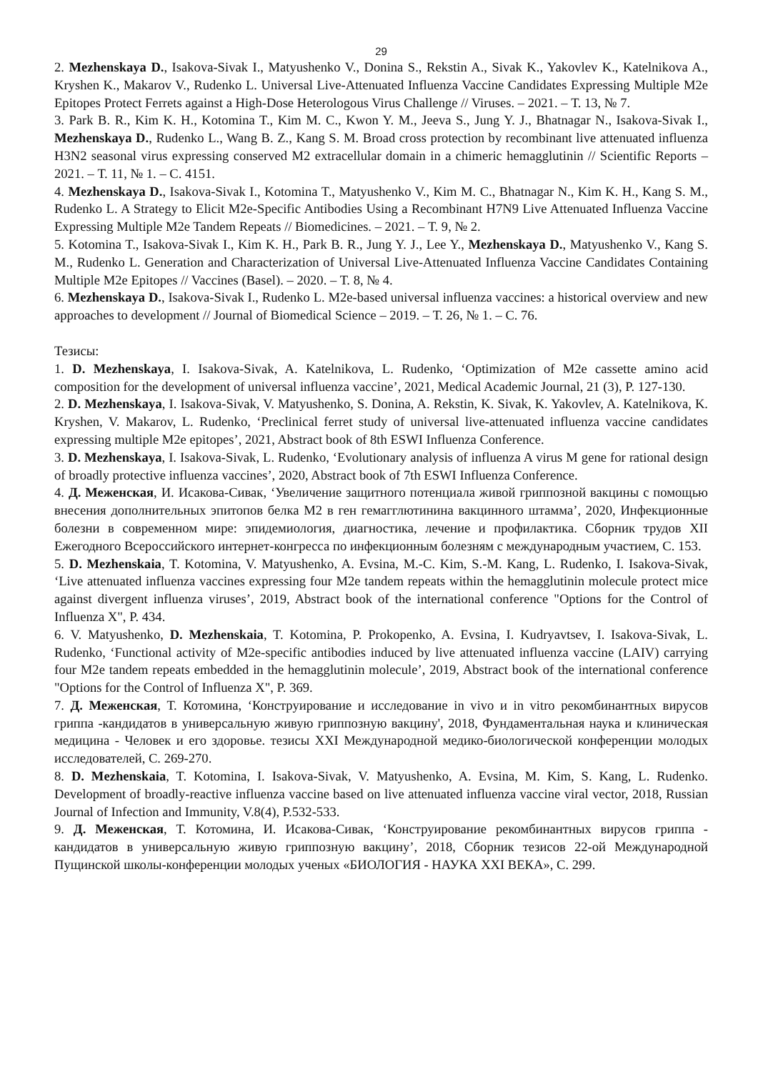29
2. Mezhenskaya D., Isakova-Sivak I., Matyushenko V., Donina S., Rekstin A., Sivak K., Yakovlev K., Katelnikova A., Kryshen K., Makarov V., Rudenko L. Universal Live-Attenuated Influenza Vaccine Candidates Expressing Multiple M2e Epitopes Protect Ferrets against a High-Dose Heterologous Virus Challenge // Viruses. – 2021. – Т. 13, № 7.
3. Park B. R., Kim K. H., Kotomina T., Kim M. C., Kwon Y. M., Jeeva S., Jung Y. J., Bhatnagar N., Isakova-Sivak I., Mezhenskaya D., Rudenko L., Wang B. Z., Kang S. M. Broad cross protection by recombinant live attenuated influenza H3N2 seasonal virus expressing conserved M2 extracellular domain in a chimeric hemagglutinin // Scientific Reports – 2021. – Т. 11, № 1. – С. 4151.
4. Mezhenskaya D., Isakova-Sivak I., Kotomina T., Matyushenko V., Kim M. C., Bhatnagar N., Kim K. H., Kang S. M., Rudenko L. A Strategy to Elicit M2e-Specific Antibodies Using a Recombinant H7N9 Live Attenuated Influenza Vaccine Expressing Multiple M2e Tandem Repeats // Biomedicines. – 2021. – Т. 9, № 2.
5. Kotomina T., Isakova-Sivak I., Kim K. H., Park B. R., Jung Y. J., Lee Y., Mezhenskaya D., Matyushenko V., Kang S. M., Rudenko L. Generation and Characterization of Universal Live-Attenuated Influenza Vaccine Candidates Containing Multiple M2e Epitopes // Vaccines (Basel). – 2020. – Т. 8, № 4.
6. Mezhenskaya D., Isakova-Sivak I., Rudenko L. M2e-based universal influenza vaccines: a historical overview and new approaches to development // Journal of Biomedical Science – 2019. – Т. 26, № 1. – С. 76.
Тезисы:
1. D. Mezhenskaya, I. Isakova-Sivak, A. Katelnikova, L. Rudenko, ‘Optimization of M2e cassette amino acid composition for the development of universal influenza vaccine’, 2021, Medical Academic Journal, 21 (3), P. 127-130.
2. D. Mezhenskaya, I. Isakova-Sivak, V. Matyushenko, S. Donina, A. Rekstin, K. Sivak, K. Yakovlev, A. Katelnikova, K. Kryshen, V. Makarov, L. Rudenko, ‘Preclinical ferret study of universal live-attenuated influenza vaccine candidates expressing multiple M2e epitopes’, 2021, Abstract book of 8th ESWI Influenza Conference.
3. D. Mezhenskaya, I. Isakova-Sivak, L. Rudenko, ‘Evolutionary analysis of influenza A virus M gene for rational design of broadly protective influenza vaccines’, 2020, Abstract book of 7th ESWI Influenza Conference.
4. Д. Меженская, И. Исакова-Сивак, ‘Увеличение защитного потенциала живой гриппозной вакцины с помощью внесения дополнительных эпитопов белка М2 в ген гемагглютинина вакцинного штамма’, 2020, Инфекционные болезни в современном мире: эпидемиология, диагностика, лечение и профилактика. Сборник трудов XII Ежегодного Всероссийского интернет-конгресса по инфекционным болезням с международным участием, С. 153.
5. D. Mezhenskaia, T. Kotomina, V. Matyushenko, A. Evsina, M.-C. Kim, S.-M. Kang, L. Rudenko, I. Isakova-Sivak, ‘Live attenuated influenza vaccines expressing four M2e tandem repeats within the hemagglutinin molecule protect mice against divergent influenza viruses’, 2019, Abstract book of the international conference "Options for the Control of Influenza X", P. 434.
6. V. Matyushenko, D. Mezhenskaia, T. Kotomina, P. Prokopenko, A. Evsina, I. Kudryavtsev, I. Isakova-Sivak, L. Rudenko, ‘Functional activity of M2e-specific antibodies induced by live attenuated influenza vaccine (LAIV) carrying four M2e tandem repeats embedded in the hemagglutinin molecule’, 2019, Abstract book of the international conference "Options for the Control of Influenza X", P. 369.
7. Д. Меженская, Т. Котомина, ‘Конструирование и исследование in vivo и in vitro рекомбинантных вирусов гриппа -кандидатов в универсальную живую гриппозную вакцину', 2018, Фундаментальная наука и клиническая медицина - Человек и его здоровье. тезисы XXI Международной медико-биологической конференции молодых исследователей, С. 269-270.
8. D. Mezhenskaia, T. Kotomina, I. Isakova-Sivak, V. Matyushenko, A. Evsina, M. Kim, S. Kang, L. Rudenko. Development of broadly-reactive influenza vaccine based on live attenuated influenza vaccine viral vector, 2018, Russian Journal of Infection and Immunity, V.8(4), P.532-533.
9. Д. Меженская, Т. Котомина, И. Исакова-Сивак, ‘Конструирование рекомбинантных вирусов гриппа - кандидатов в универсальную живую гриппозную вакцину’, 2018, Сборник тезисов 22-ой Международной Пущинской школы-конференции молодых ученых «БИОЛОГИЯ - НАУКА XXI ВЕКА», С. 299.